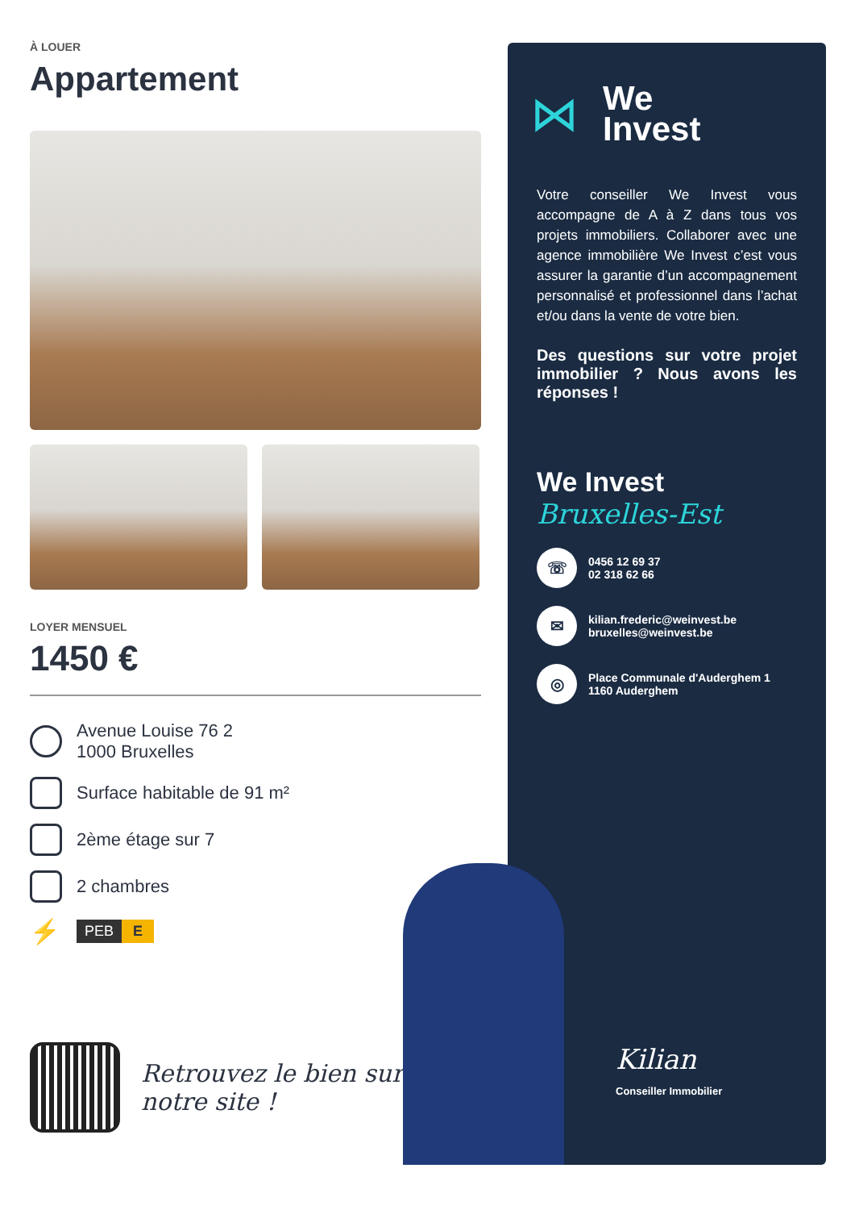À LOUER
Appartement
LOYER MENSUEL
1450 €
Avenue Louise 76 2
1000 Bruxelles
Surface habitable de 91 m²
2ème étage sur 7
2 chambres
⚡
PEB E
Retrouvez le bien sur
notre site !
⋈
We
Invest
Votre conseiller We Invest vous accompagne de A à Z dans tous vos projets immobiliers. Collaborer avec une agence immobilière We Invest c’est vous assurer la garantie d’un accompagnement personnalisé et professionnel dans l’achat et/ou dans la vente de votre bien.
Des questions sur votre projet immobilier ? Nous avons les réponses !
We Invest
Bruxelles-Est
☏
0456 12 69 37
02 318 62 66
✉
kilian.frederic@weinvest.be
bruxelles@weinvest.be
◎
Place Communale d'Auderghem 1
1160 Auderghem
Kilian
Conseiller Immobilier